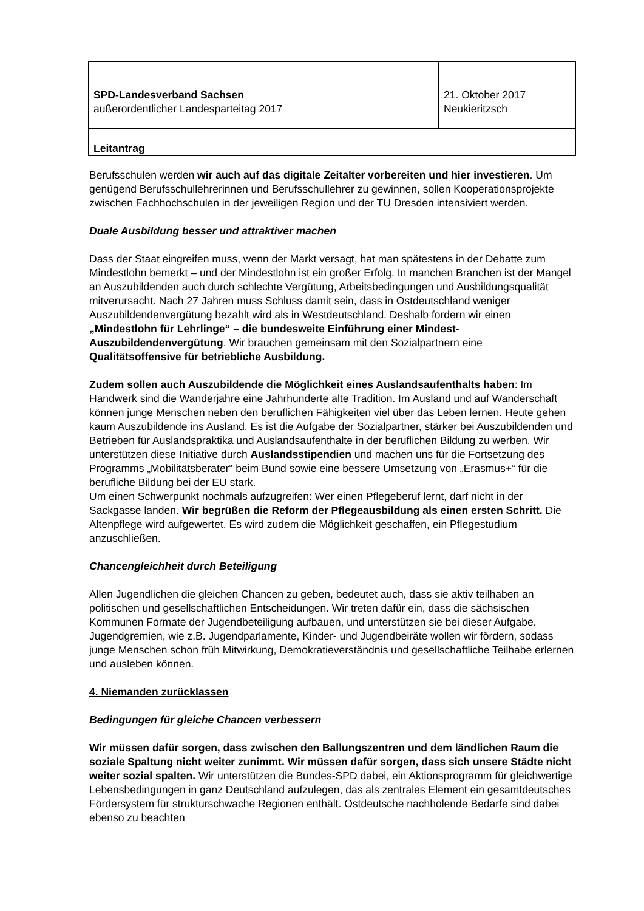| SPD-Landesverband Sachsen außerordentlicher Landesparteitag 2017 | 21. Oktober 2017 Neukieritzsch |
| Leitantrag | |
Berufsschulen werden wir auch auf das digitale Zeitalter vorbereiten und hier investieren. Um genügend Berufsschullehrerinnen und Berufsschullehrer zu gewinnen, sollen Kooperationsprojekte zwischen Fachhochschulen in der jeweiligen Region und der TU Dresden intensiviert werden.
Duale Ausbildung besser und attraktiver machen
Dass der Staat eingreifen muss, wenn der Markt versagt, hat man spätestens in der Debatte zum Mindestlohn bemerkt – und der Mindestlohn ist ein großer Erfolg. In manchen Branchen ist der Mangel an Auszubildenden auch durch schlechte Vergütung, Arbeitsbedingungen und Ausbildungsqualität mitverursacht. Nach 27 Jahren muss Schluss damit sein, dass in Ostdeutschland weniger Auszubildendenvergütung bezahlt wird als in Westdeutschland. Deshalb fordern wir einen „Mindestlohn für Lehrlinge“ – die bundesweite Einführung einer Mindest-Auszubildendenvergütung. Wir brauchen gemeinsam mit den Sozialpartnern eine Qualitätsoffensive für betriebliche Ausbildung.
Zudem sollen auch Auszubildende die Möglichkeit eines Auslandsaufenthalts haben: Im Handwerk sind die Wanderjahre eine Jahrhunderte alte Tradition. Im Ausland und auf Wanderschaft können junge Menschen neben den beruflichen Fähigkeiten viel über das Leben lernen. Heute gehen kaum Auszubildende ins Ausland. Es ist die Aufgabe der Sozialpartner, stärker bei Auszubildenden und Betrieben für Auslandspraktika und Auslandsaufenthalte in der beruflichen Bildung zu werben. Wir unterstützen diese Initiative durch Auslandsstipendien und machen uns für die Fortsetzung des Programms „Mobilitätsberater“ beim Bund sowie eine bessere Umsetzung von „Erasmus+“ für die berufliche Bildung bei der EU stark.
Um einen Schwerpunkt nochmals aufzugreifen: Wer einen Pflegeberuf lernt, darf nicht in der Sackgasse landen. Wir begrüßen die Reform der Pflegeausbildung als einen ersten Schritt. Die Altenpflege wird aufgewertet. Es wird zudem die Möglichkeit geschaffen, ein Pflegestudium anzuschließen.
Chancengleichheit durch Beteiligung
Allen Jugendlichen die gleichen Chancen zu geben, bedeutet auch, dass sie aktiv teilhaben an politischen und gesellschaftlichen Entscheidungen. Wir treten dafür ein, dass die sächsischen Kommunen Formate der Jugendbeteiligung aufbauen, und unterstützen sie bei dieser Aufgabe. Jugendgremien, wie z.B. Jugendparlamente, Kinder- und Jugendbeiräte wollen wir fördern, sodass junge Menschen schon früh Mitwirkung, Demokratieverständnis und gesellschaftliche Teilhabe erlernen und ausleben können.
4. Niemanden zurücklassen
Bedingungen für gleiche Chancen verbessern
Wir müssen dafür sorgen, dass zwischen den Ballungszentren und dem ländlichen Raum die soziale Spaltung nicht weiter zunimmt. Wir müssen dafür sorgen, dass sich unsere Städte nicht weiter sozial spalten. Wir unterstützen die Bundes-SPD dabei, ein Aktionsprogramm für gleichwertige Lebensbedingungen in ganz Deutschland aufzulegen, das als zentrales Element ein gesamtdeutsches Fördersystem für strukturschwache Regionen enthält. Ostdeutsche nachholende Bedarfe sind dabei ebenso zu beachten